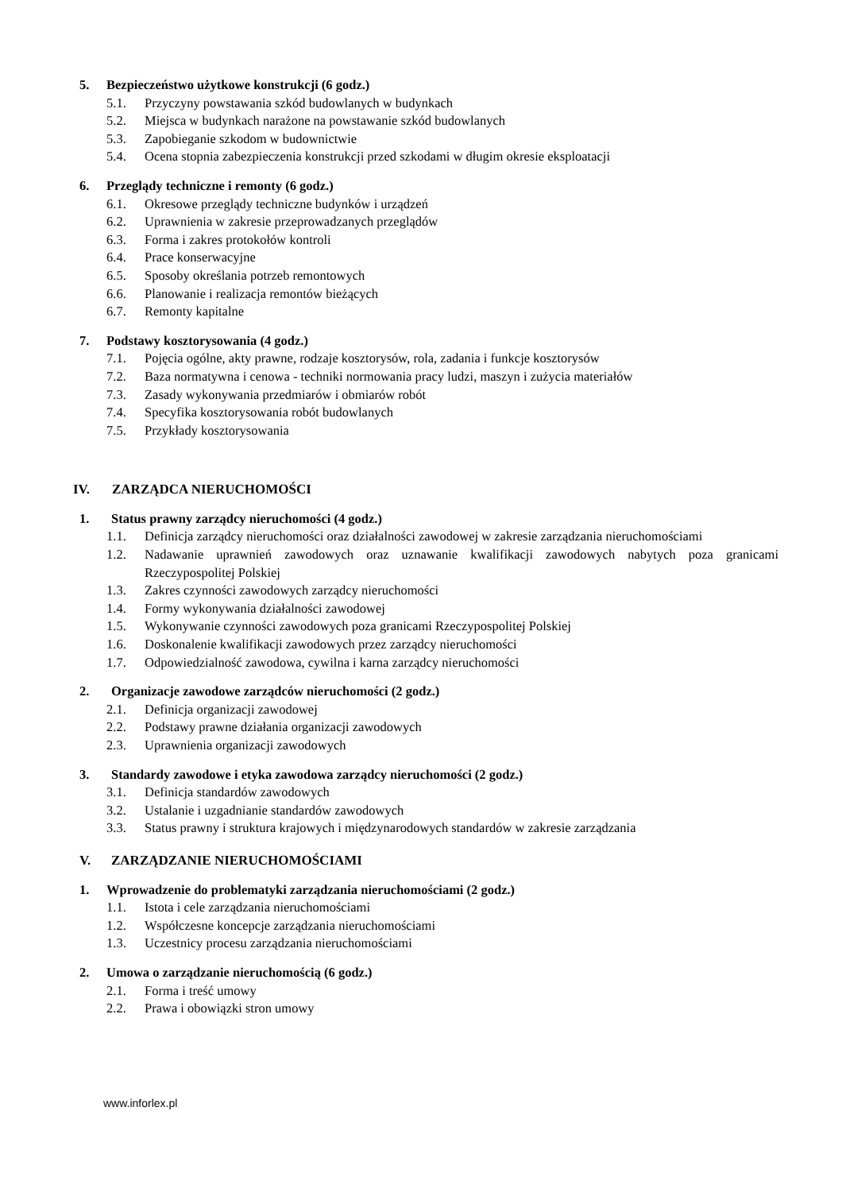5. Bezpieczeństwo użytkowe konstrukcji (6 godz.)
5.1. Przyczyny powstawania szkód budowlanych w budynkach
5.2. Miejsca w budynkach narażone na powstawanie szkód budowlanych
5.3. Zapobieganie szkodom w budownictwie
5.4. Ocena stopnia zabezpieczenia konstrukcji przed szkodami w długim okresie eksploatacji
6. Przeglądy techniczne i remonty (6 godz.)
6.1. Okresowe przeglądy techniczne budynków i urządzeń
6.2. Uprawnienia w zakresie przeprowadzanych przeglądów
6.3. Forma i zakres protokołów kontroli
6.4. Prace konserwacyjne
6.5. Sposoby określania potrzeb remontowych
6.6. Planowanie i realizacja remontów bieżących
6.7. Remonty kapitalne
7. Podstawy kosztorysowania (4 godz.)
7.1. Pojęcia ogólne, akty prawne, rodzaje kosztorysów, rola, zadania i funkcje kosztorysów
7.2. Baza normatywna i cenowa - techniki normowania pracy ludzi, maszyn i zużycia materiałów
7.3. Zasady wykonywania przedmiarów i obmiarów robót
7.4. Specyfika kosztorysowania robót budowlanych
7.5. Przykłady kosztorysowania
IV. ZARZĄDCA NIERUCHOMOŚCI
1. Status prawny zarządcy nieruchomości (4 godz.)
1.1. Definicja zarządcy nieruchomości oraz działalności zawodowej w zakresie zarządzania nieruchomościami
1.2. Nadawanie uprawnień zawodowych oraz uznawanie kwalifikacji zawodowych nabytych poza granicami Rzeczypospolitej Polskiej
1.3. Zakres czynności zawodowych zarządcy nieruchomości
1.4. Formy wykonywania działalności zawodowej
1.5. Wykonywanie czynności zawodowych poza granicami Rzeczypospolitej Polskiej
1.6. Doskonalenie kwalifikacji zawodowych przez zarządcy nieruchomości
1.7. Odpowiedzialność zawodowa, cywilna i karna zarządcy nieruchomości
2. Organizacje zawodowe zarządców nieruchomości (2 godz.)
2.1. Definicja organizacji zawodowej
2.2. Podstawy prawne działania organizacji zawodowych
2.3. Uprawnienia organizacji zawodowych
3. Standardy zawodowe i etyka zawodowa zarządcy nieruchomości (2 godz.)
3.1. Definicja standardów zawodowych
3.2. Ustalanie i uzgadnianie standardów zawodowych
3.3. Status prawny i struktura krajowych i międzynarodowych standardów w zakresie zarządzania
V. ZARZĄDZANIE NIERUCHOMOŚCIAMI
1. Wprowadzenie do problematyki zarządzania nieruchomościami (2 godz.)
1.1. Istota i cele zarządzania nieruchomościami
1.2. Współczesne koncepcje zarządzania nieruchomościami
1.3. Uczestnicy procesu zarządzania nieruchomościami
2. Umowa o zarządzanie nieruchomością (6 godz.)
2.1. Forma i treść umowy
2.2. Prawa i obowiązki stron umowy
www.inforlex.pl